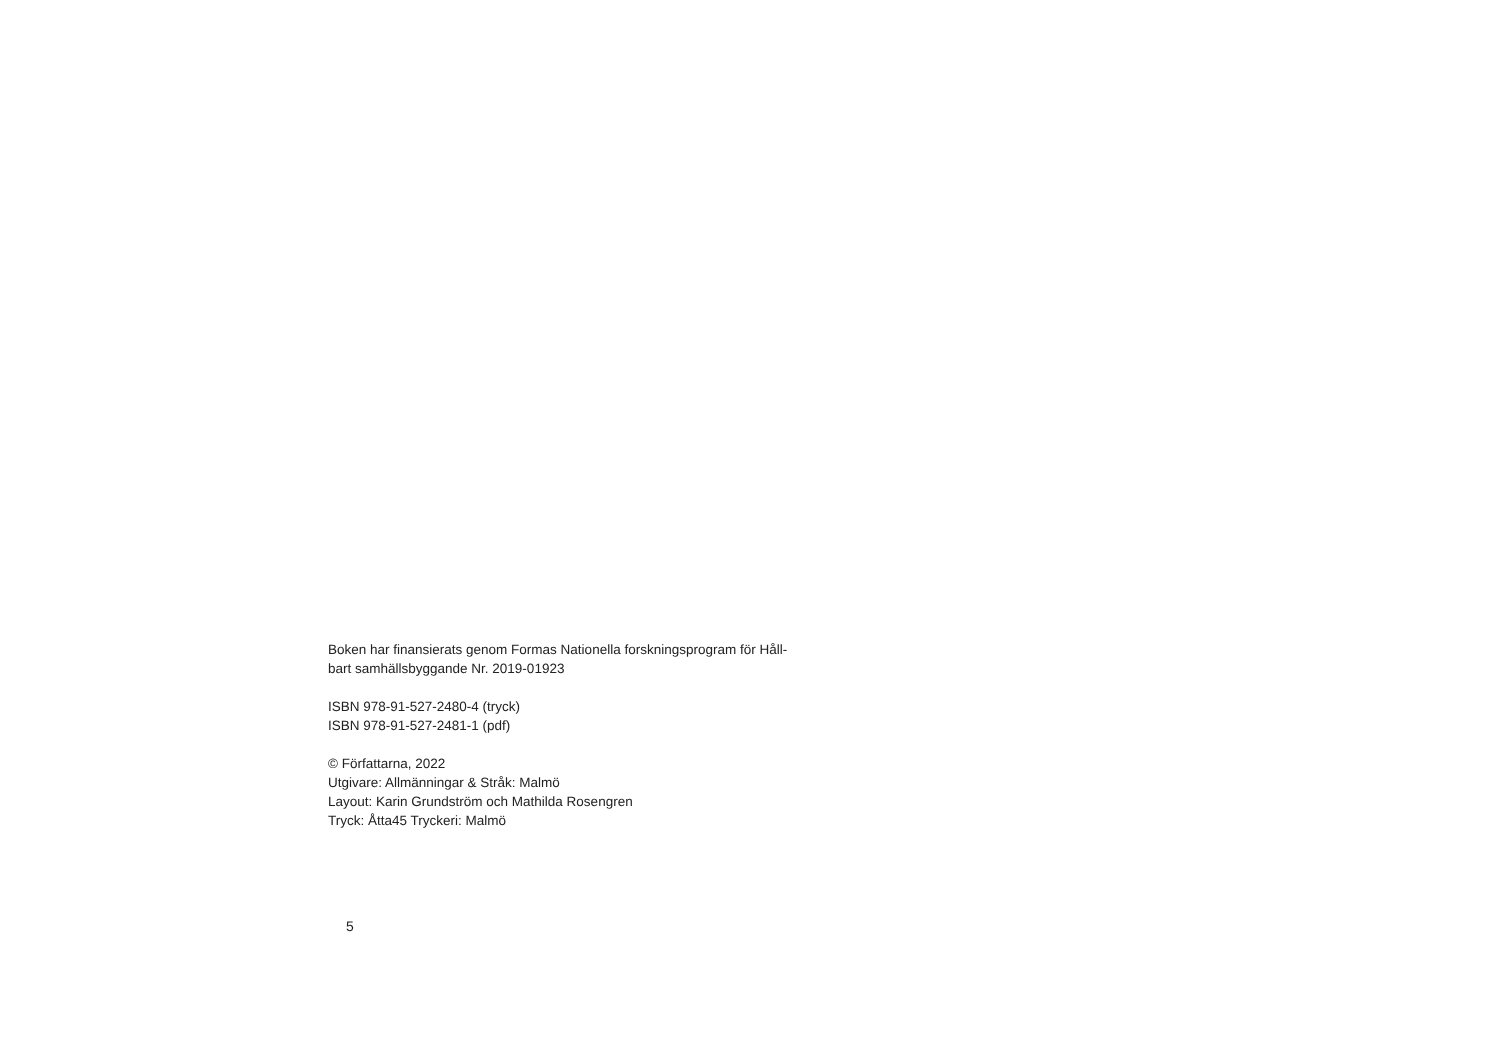Boken har finansierats genom Formas Nationella forskningsprogram för Håll-
bart samhällsbyggande Nr. 2019-01923
ISBN 978-91-527-2480-4 (tryck)
ISBN 978-91-527-2481-1 (pdf)
© Författarna, 2022
Utgivare: Allmänningar & Stråk: Malmö
Layout: Karin Grundström och Mathilda Rosengren
Tryck: Åtta45 Tryckeri: Malmö
5